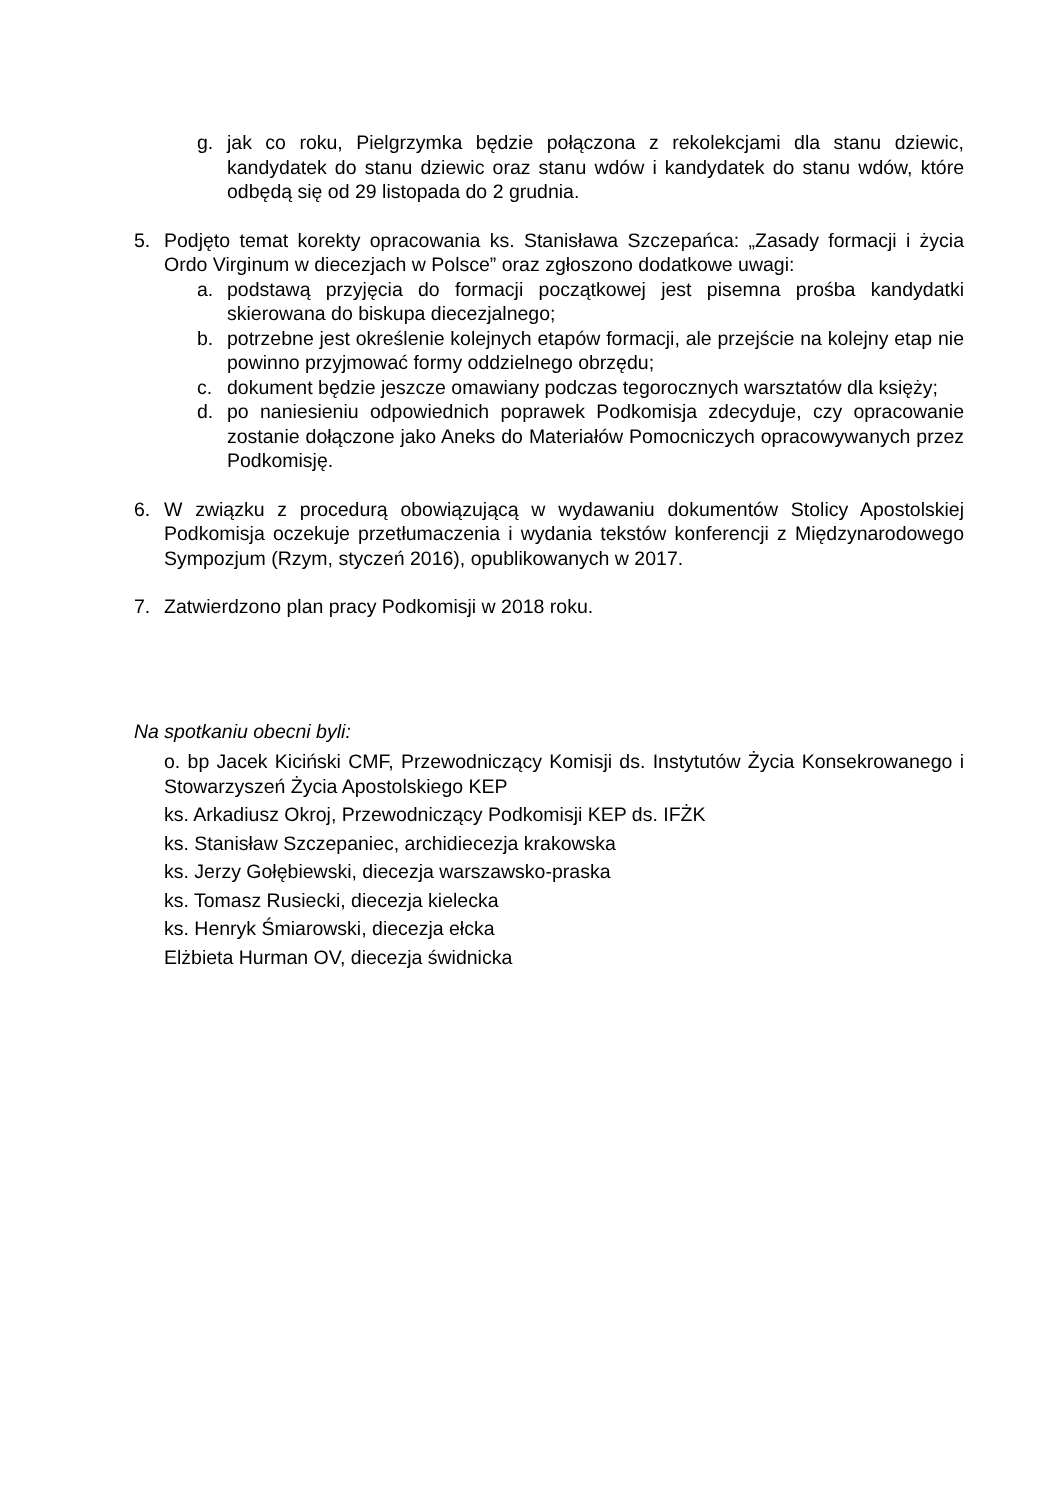g. jak co roku, Pielgrzymka będzie połączona z rekolekcjami dla stanu dziewic, kandydatek do stanu dziewic oraz stanu wdów i kandydatek do stanu wdów, które odbędą się od 29 listopada do 2 grudnia.
5. Podjęto temat korekty opracowania ks. Stanisława Szczepańca: „Zasady formacji i życia Ordo Virginum w diecezjach w Polsce” oraz zgłoszono dodatkowe uwagi:
a. podstawą przyjęcia do formacji początkowej jest pisemna prośba kandydatki skierowana do biskupa diecezjalnego;
b. potrzebne jest określenie kolejnych etapów formacji, ale przejście na kolejny etap nie powinno przyjmować formy oddzielnego obrzędu;
c. dokument będzie jeszcze omawiany podczas tegorocznych warsztatów dla księży;
d. po naniesieniu odpowiednich poprawek Podkomisja zdecyduje, czy opracowanie zostanie dołączone jako Aneks do Materiałów Pomocniczych opracowywanych przez Podkomisję.
6. W związku z procedurą obowiązującą w wydawaniu dokumentów Stolicy Apostolskiej Podkomisja oczekuje przetłumaczenia i wydania tekstów konferencji z Międzynarodowego Sympozjum (Rzym, styczeń 2016), opublikowanych w 2017.
7. Zatwierdzono plan pracy Podkomisji w 2018 roku.
Na spotkaniu obecni byli:
o. bp Jacek Kiciński CMF, Przewodniczący Komisji ds. Instytutów Życia Konsekrowanego i Stowarzyszeń Życia Apostolskiego KEP
ks. Arkadiusz Okroj, Przewodniczący Podkomisji KEP ds. IFŻK
ks. Stanisław Szczepaniec, archidiecezja krakowska
ks. Jerzy Gołębiewski, diecezja warszawsko-praska
ks. Tomasz Rusiecki, diecezja kielecka
ks. Henryk Śmiarowski, diecezja ełcka
Elżbieta Hurman OV, diecezja świdnicka